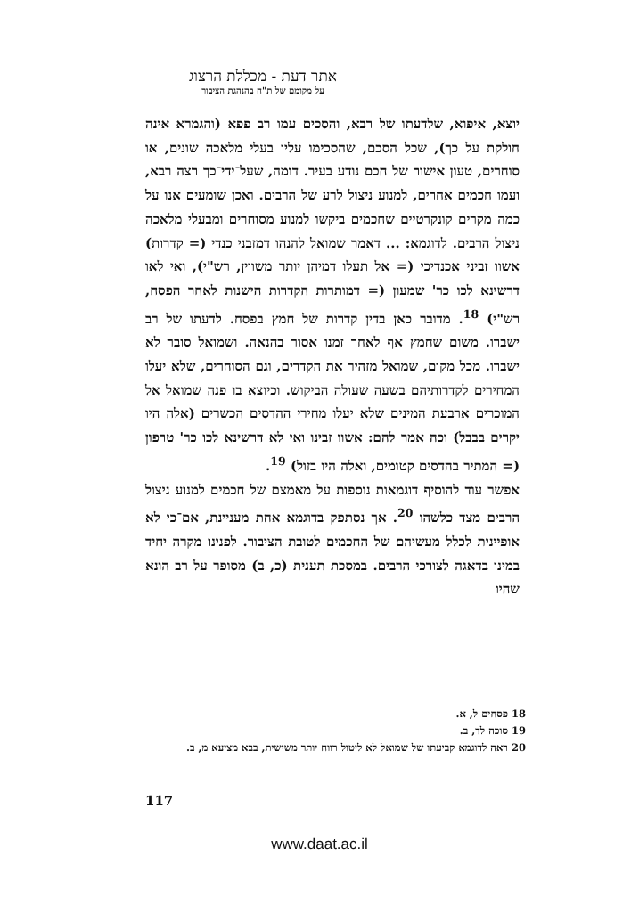אתר דעת - מכללת הרצוג
על מקומם של ת"ח בהנהגת הציבור
יוצא, איפוא, שלדעתו של רבא, והסכים עמו רב פפא (והגמרא אינה חולקת על כך), שכל הסכם, שהסכימו עליו בעלי מלאכה שונים, או סוחרים, טעון אישור של חכם נודע בעיר. דומה, שעל־ידי־כך רצה רבא, ועמו חכמים אחרים, למנוע ניצול לרע של הרבים. ואכן שומעים אנו על כמה מקרים קונקרטיים שחכמים ביקשו למנוע מסוחרים ומבעלי מלאכה ניצול הרבים. לדוגמא: ... דאמר שמואל להנהו דמזבני כנדי (= קדרות) אשוו זביני אכנדיכי (= אל תעלו דמיהן יותר משווין, רש"י), ואי לאו דרשינא לכו כר' שמעון (= דמותרות הקדרות הישנות לאחר הפסח, רש"י) <sup>18</sup>. מדובר כאן בדין קדרות של חמץ בפסח. לדעתו של רב ישברו. משום שחמץ אף לאחר זמנו אסור בהנאה. ושמואל סובר לא ישברו. מכל מקום, שמואל מזהיר את הקדרים, וגם הסוחרים, שלא יעלו המחירים לקדרותיהם בשעה שעולה הביקוש. וכיוצא בו פנה שמואל אל המוכרים ארבעת המינים שלא יעלו מחירי ההדסים הכשרים (אלה היו יקרים בבבל) וכה אמר להם: אשוו זבינו ואי לא דרשינא לכו כר' טרפון (= המתיר בהדסים קטומים, ואלה היו בזול) <sup>19</sup>.
אפשר עוד להוסיף דוגמאות נוספות על מאמצם של חכמים למנוע ניצול הרבים מצד כלשהו <sup>20</sup>. אך נסתפק בדוגמא אחת מעניינת, אם־כי לא אופיינית לכלל מעשיהם של החכמים לטובת הציבור. לפנינו מקרה יחיד במינו בדאגה לצורכי הרבים. במסכת תענית (כ, ב) מסופר על רב הונא שהיו
18 פסחים ל, א.
19 סוכה לד, ב.
20 ראה לדוגמא קביעתו של שמואל לא ליטול רווח יותר משישית, בבא מציעא מ, ב.
117
www.daat.ac.il